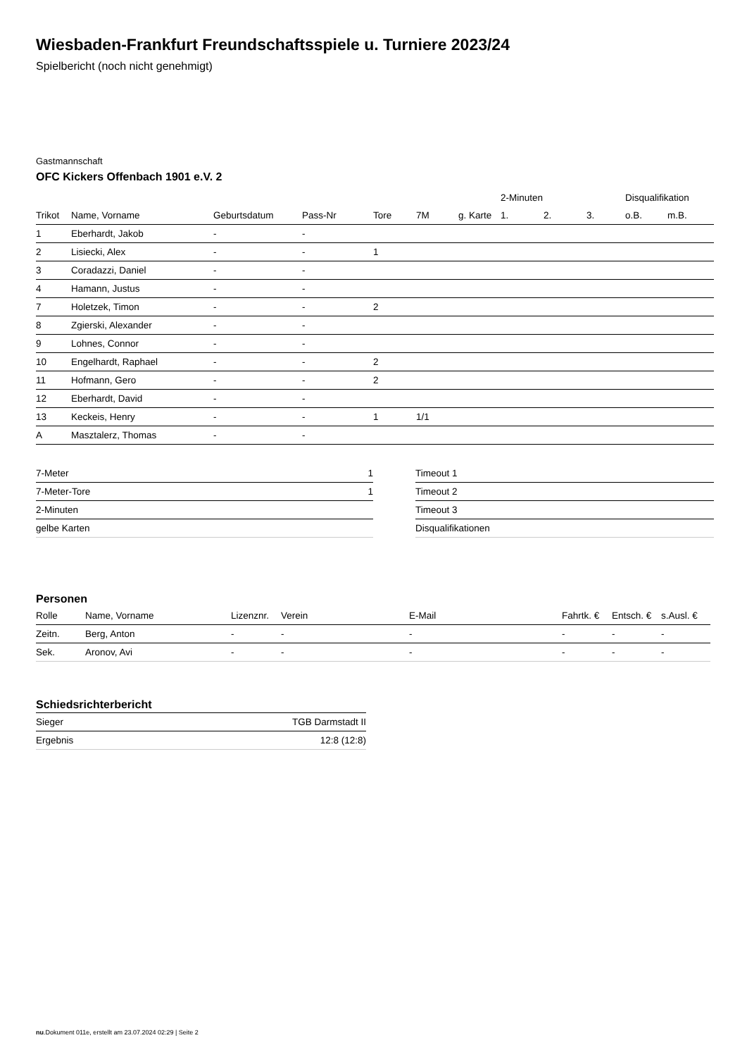Wiesbaden-Frankfurt Freundschaftsspiele u. Turniere 2023/24
Spielbericht (noch nicht genehmigt)
Gastmannschaft
OFC Kickers Offenbach 1901 e.V. 2
| | | | | | | | 2-Minuten | | | Disqualifikation | |
| --- | --- | --- | --- | --- | --- | --- | --- | --- | --- | --- | --- |
| Trikot | Name, Vorname | Geburtsdatum | Pass-Nr | Tore | 7M | g. Karte | 1. | 2. | 3. | o.B. | m.B. |
| 1 | Eberhardt, Jakob | - | - | | | | | | | | |
| 2 | Lisiecki, Alex | - | - | 1 | | | | | | | |
| 3 | Coradazzi, Daniel | - | - | | | | | | | | |
| 4 | Hamann, Justus | - | - | | | | | | | | |
| 7 | Holetzek, Timon | - | - | 2 | | | | | | | |
| 8 | Zgierski, Alexander | - | - | | | | | | | | |
| 9 | Lohnes, Connor | - | - | | | | | | | | |
| 10 | Engelhardt, Raphael | - | - | 2 | | | | | | | |
| 11 | Hofmann, Gero | - | - | 2 | | | | | | | |
| 12 | Eberhardt, David | - | - | | | | | | | | |
| 13 | Keckeis, Henry | - | - | 1 | 1/1 | | | | | | |
| A | Masztalerz, Thomas | - | - | | | | | | | | |
| 7-Meter | 1 |
| 7-Meter-Tore | 1 |
| 2-Minuten | |
| gelbe Karten | |
| Timeout 1 |
| Timeout 2 |
| Timeout 3 |
| Disqualifikationen |
Personen
| Rolle | Name, Vorname | Lizenznr. | Verein | E-Mail | Fahrtk. € | Entsch. € | s.Ausl. € |
| --- | --- | --- | --- | --- | --- | --- | --- |
| Zeitn. | Berg, Anton | - | - | - | - | - | - |
| Sek. | Aronov, Avi | - | - | - | - | - | - |
Schiedsrichterbericht
| Sieger | TGB Darmstadt II |
| Ergebnis | 12:8 (12:8) |
nu.Dokument 011e, erstellt am 23.07.2024 02:29 | Seite 2